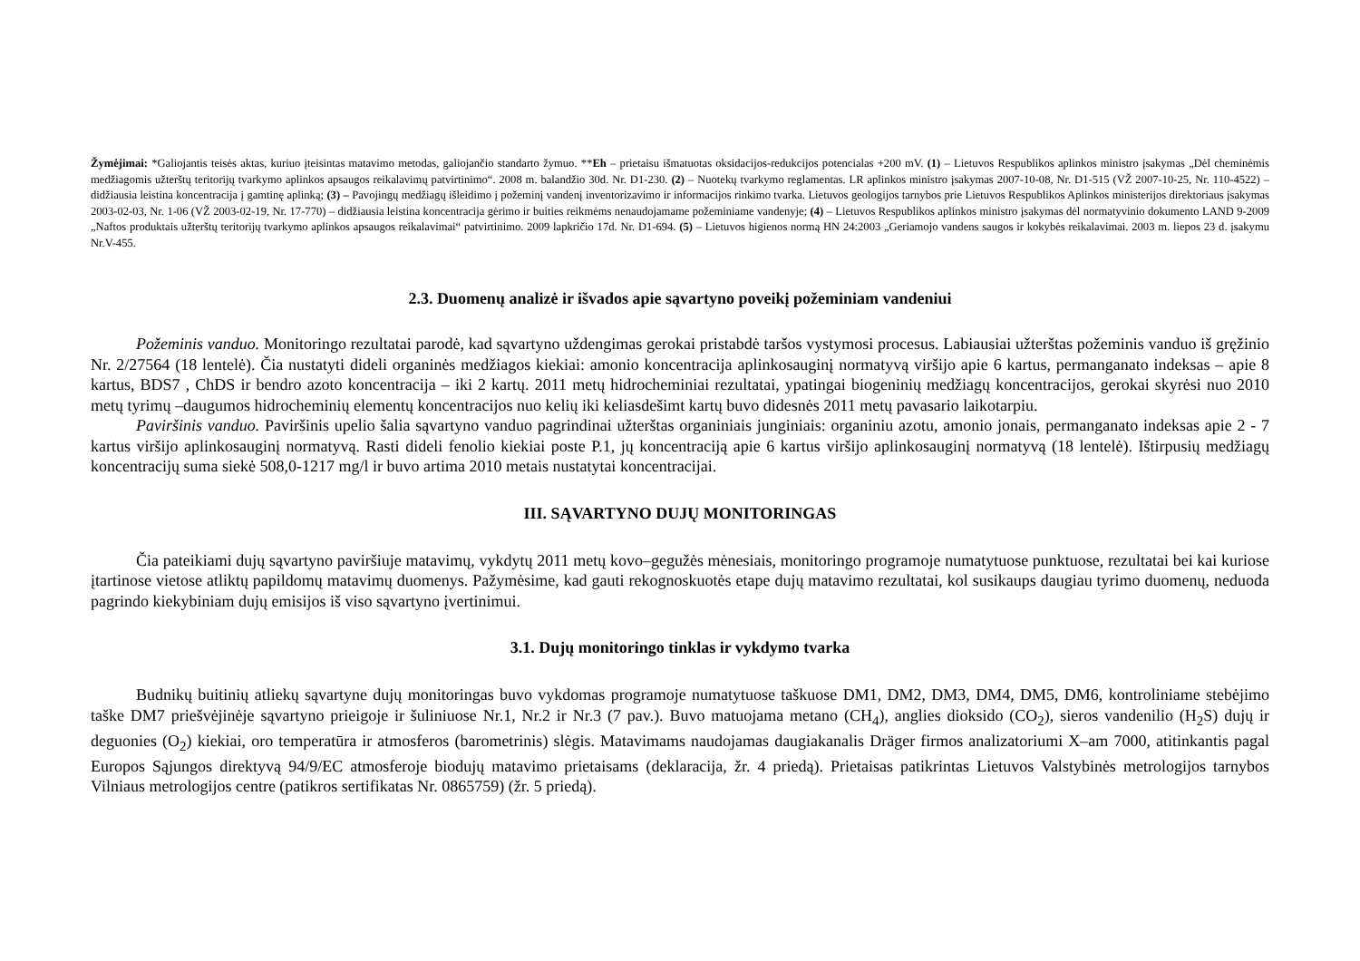Žymėjimai: *Galiojantis teisės aktas, kuriuo įteisintas matavimo metodas, galiojančio standarto žymuo. **Eh – prietaisu išmatuotas oksidacijos-redukcijos potencialas +200 mV. (1) – Lietuvos Respublikos aplinkos ministro įsakymas „Dėl cheminėmis medžiagomis užterštų teritorijų tvarkymo aplinkos apsaugos reikalavimų patvirtinimo“. 2008 m. balandžio 30d. Nr. D1-230. (2) – Nuotekų tvarkymo reglamentas. LR aplinkos ministro įsakymas 2007-10-08, Nr. D1-515 (VŽ 2007-10-25, Nr. 110-4522) – didžiausia leistina koncentracija į gamtinę aplinką; (3) – Pavojingų medžiagų išleidimo į požeminį vandenį inventorizavimo ir informacijos rinkimo tvarka. Lietuvos geologijos tarnybos prie Lietuvos Respublikos Aplinkos ministerijos direktoriaus įsakymas 2003-02-03, Nr. 1-06 (VŽ 2003-02-19, Nr. 17-770) – didžiausia leistina koncentracija gėrimo ir buities reikmėms nenaudojamame požeminiame vandenyje; (4) – Lietuvos Respublikos aplinkos ministro įsakymas dėl normatyvinio dokumento LAND 9-2009 „Naftos produktais užterštų teritorijų tvarkymo aplinkos apsaugos reikalavimai“ patvirtinimo. 2009 lapkričio 17d. Nr. D1-694. (5) – Lietuvos higienos normą HN 24:2003 „Geriamojo vandens saugos ir kokybės reikalavimai. 2003 m. liepos 23 d. įsakymu Nr.V-455.
2.3. Duomenų analizė ir išvados apie sąvartyno poveikį požeminiam vandeniui
Požeminis vanduo. Monitoringo rezultatai parodė, kad sąvartyno uždengimas gerokai pristabdė taršos vystymosi procesus. Labiausiai užterštas požeminis vanduo iš gręžinio Nr. 2/27564 (18 lentelė). Čia nustatyti dideli organinės medžiagos kiekiai: amonio koncentracija aplinkosauginį normatyvą viršijo apie 6 kartus, permanganato indeksas – apie 8 kartus, BDS7 , ChDS ir bendro azoto koncentracija – iki 2 kartų. 2011 metų hidrocheminiai rezultatai, ypatingai biogeninių medžiagų koncentracijos, gerokai skyrėsi nuo 2010 metų tyrimų –daugumos hidrocheminių elementų koncentracijos nuo kelių iki keliasdešimt kartų buvo didesnės 2011 metų pavasario laikotarpiu.
Paviršinis vanduo. Paviršinis upelio šalia sąvartyno vanduo pagrindinai užterštas organiniais junginiais: organiniu azotu, amonio jonais, permanganato indeksas apie 2 - 7 kartus viršijo aplinkosauginį normatyvą. Rasti dideli fenolio kiekiai poste P.1, jų koncentraciją apie 6 kartus viršijo aplinkosauginį normatyvą (18 lentelė). Ištirpusių medžiagų koncentracijų suma siekė 508,0-1217 mg/l ir buvo artima 2010 metais nustatytai koncentracijai.
III. SĄVARTYNO DUJŲ MONITORINGAS
Čia pateikiami dujų sąvartyno paviršiuje matavimų, vykdytų 2011 metų kovo–gegužės mėnesiais, monitoringo programoje numatytuose punktuose, rezultatai bei kai kuriose įtartinose vietose atliktų papildomų matavimų duomenys. Pažymėsime, kad gauti rekognoskuotės etape dujų matavimo rezultatai, kol susikaups daugiau tyrimo duomenų, neduoda pagrindo kiekybiniam dujų emisijos iš viso sąvartyno įvertinimui.
3.1. Dujų monitoringo tinklas ir vykdymo tvarka
Budnikų buitinių atliekų sąvartyne dujų monitoringas buvo vykdomas programoje numatytuose taškuose DM1, DM2, DM3, DM4, DM5, DM6, kontroliniame stebėjimo taške DM7 priešvėjinėje sąvartyno prieigoje ir šuliniuose Nr.1, Nr.2 ir Nr.3 (7 pav.). Buvo matuojama metano (CH<sub>4</sub>), anglies dioksido (CO<sub>2</sub>), sieros vandenilio (H<sub>2</sub>S) dujų ir deguonies (O<sub>2</sub>) kiekiai, oro temperatūra ir atmosferos (barometrinis) slėgis. Matavimams naudojamas daugiakanalis Dräger firmos analizatoriumi X–am 7000, atitinkantis pagal Europos Sąjungos direktyvą 94/9/EC atmosferoje biodujų matavimo prietaisams (deklaracija, žr. 4 priedą). Prietaisas patikrintas Lietuvos Valstybinės metrologijos tarnybos Vilniaus metrologijos centre (patikros sertifikatas Nr. 0865759) (žr. 5 priedą).